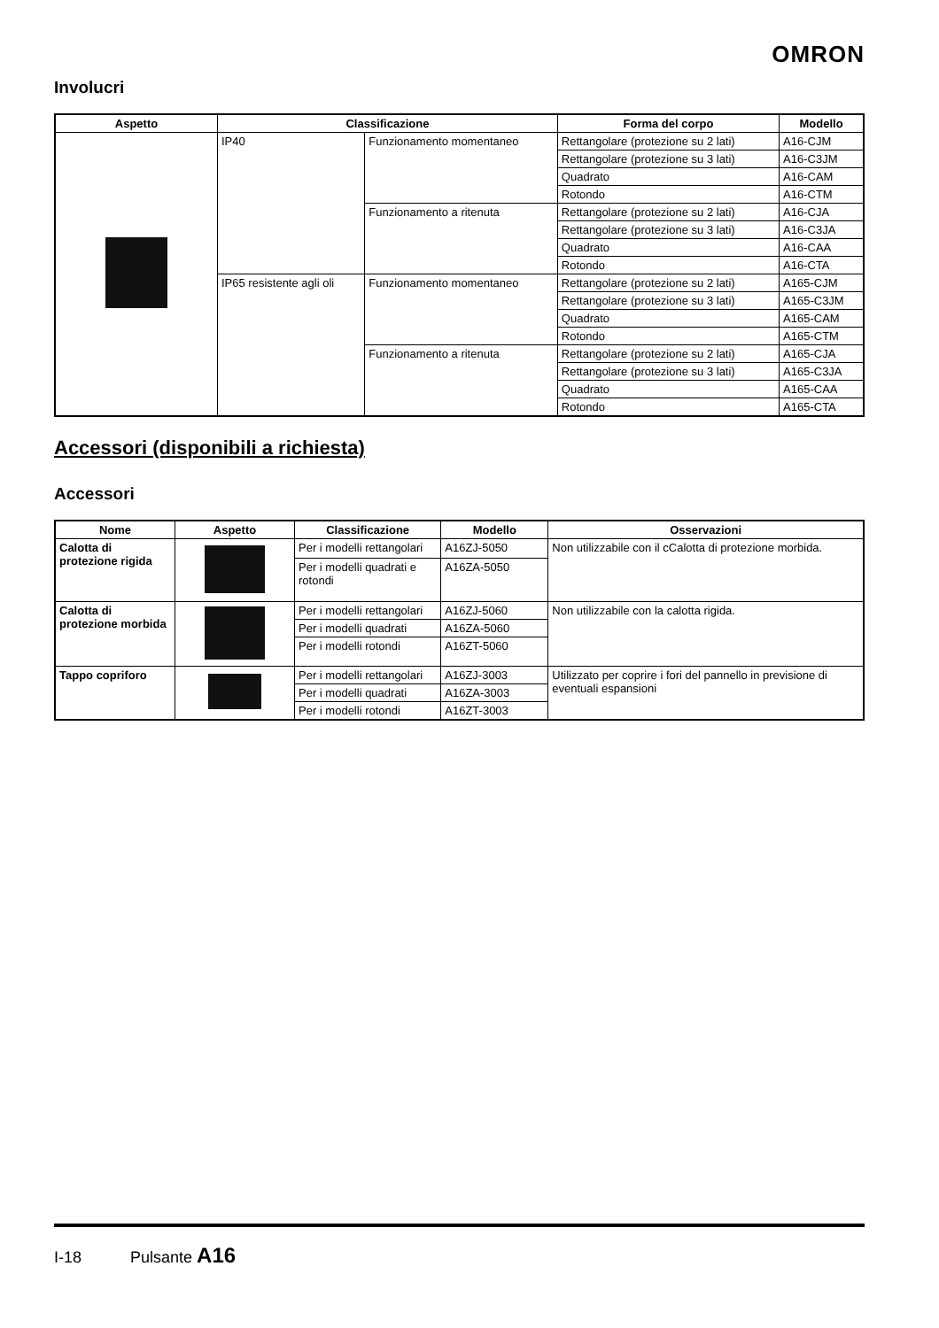OMRON
Involucri
| Aspetto | Classificazione | | Forma del corpo | Modello |
| --- | --- | --- | --- | --- |
| | IP40 | Funzionamento momentaneo | Rettangolare (protezione su 2 lati) | A16-CJM |
| | | | Rettangolare (protezione su 3 lati) | A16-C3JM |
| | | | Quadrato | A16-CAM |
| | | | Rotondo | A16-CTM |
| | | Funzionamento a ritenuta | Rettangolare (protezione su 2 lati) | A16-CJA |
| | | | Rettangolare (protezione su 3 lati) | A16-C3JA |
| | | | Quadrato | A16-CAA |
| | | | Rotondo | A16-CTA |
| | IP65 resistente agli oli | Funzionamento momentaneo | Rettangolare (protezione su 2 lati) | A165-CJM |
| | | | Rettangolare (protezione su 3 lati) | A165-C3JM |
| | | | Quadrato | A165-CAM |
| | | | Rotondo | A165-CTM |
| | | Funzionamento a ritenuta | Rettangolare (protezione su 2 lati) | A165-CJA |
| | | | Rettangolare (protezione su 3 lati) | A165-C3JA |
| | | | Quadrato | A165-CAA |
| | | | Rotondo | A165-CTA |
Accessori (disponibili a richiesta)
Accessori
| Nome | Aspetto | Classificazione | Modello | Osservazioni |
| --- | --- | --- | --- | --- |
| Calotta di protezione rigida | | Per i modelli rettangolari | A16ZJ-5050 | Non utilizzabile con il cCalotta di protezione morbida. |
| | | Per i modelli quadrati e rotondi | A16ZA-5050 | |
| Calotta di protezione morbida | | Per i modelli rettangolari | A16ZJ-5060 | Non utilizzabile con la calotta rigida. |
| | | Per i modelli quadrati | A16ZA-5060 | |
| | | Per i modelli rotondi | A16ZT-5060 | |
| Tappo copriforo | | Per i modelli rettangolari | A16ZJ-3003 | Utilizzato per coprire i fori del pannello in previsione di eventuali espansioni |
| | | Per i modelli quadrati | A16ZA-3003 | |
| | | Per i modelli rotondi | A16ZT-3003 | |
I-18 Pulsante A16